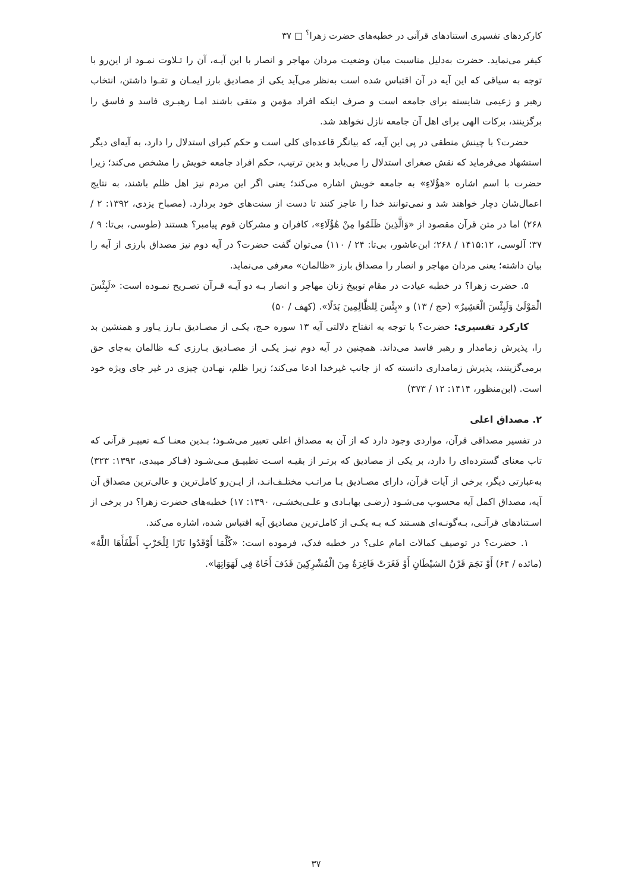کارکردهای تفسیری استنادهای قرآنی در خطبه‌های حضرت زهرا<sup>؟</sup> □ ۳۷
کیفر می‌نماید. حضرت به‌دلیل مناسبت میان وضعیت مردان مهاجر و انصار با این آیـه، آن را تـلاوت نمـود از این‌رو با توجه به سیاقی که این آیه در آن اقتباس شده است به‌نظر می‌آید یکی از مصادیق بارز ایمـان و تقـوا داشتن، انتخاب رهبر و زعیمی شایسته برای جامعه است و صرف اینکه افراد مؤمن و متقی باشند امـا رهبـری فاسد و فاسق را برگزینند، برکات الهی برای اهل آن جامعه نازل نخواهد شد.
حضرت؟ با چینش منطقی در پی این آیه، که بیانگر قاعده‌ای کلی است و حکم کبرای استدلال را دارد، به آیه‌ای دیگر استشهاد می‌فرماید که نقش صغرای استدلال را می‌یابد و بدین ترتیب، حکم افراد جامعه خویش را مشخص می‌کند؛ زیرا حضرت با اسم اشاره «هؤُلاءِ» به جامعه خویش اشاره می‌کند؛ یعنی اگر این مردم نیز اهل ظلم باشند، به نتایج اعمال‌شان دچار خواهند شد و نمی‌توانند خدا را عاجز کنند تا دست از سنت‌های خود بردارد. (مصباح یزدی، ۱۳۹۲: ۲ / ۲۶۸) اما در متن قرآن مقصود از «وَالَّذِینَ ظَلَمُوا مِنْ هَٰؤُلَاءِ»، کافران و مشرکان قوم پیامبر؟ هستند (طوسی، بی‌تا: ۹ / ۳۷؛ آلوسی، ۱۴۱۵:۱۲ / ۲۶۸؛ ابن‌عاشور، بی‌تا: ۲۴ / ۱۱۰) می‌توان گفت حضرت؟ در آیه دوم نیز مصداق بارزی از آیه را بیان داشته؛ یعنی مردان مهاجر و انصار را مصداق بارز «ظالمان» معرفی می‌نماید.
۵. حضرت زهرا؟ در خطبه عیادت در مقام توبیخ زنان مهاجر و انصار بـه دو آیـه قـرآن تصـریح نمـوده است: «لَبِئْسَ الْمَوْلَىٰ وَلَبِئْسَ الْعَشِيرُ» (حج / ۱۳) و «بِئْسَ لِلظَّالِمِينَ بَدَلًا». (کهف / ۵۰)
کارکرد تفسیری: حضرت؟ با توجه به انفتاح دلالتی آیه ۱۳ سوره حـج، یکـی از مصـادیق بـارز یـاور و همنشین بد را، پذیرش زمامدار و رهبر فاسد می‌داند. همچنین در آیه دوم نیـز یکـی از مصـادیق بـارزی کـه ظالمان به‌جای حق برمی‌گزینند، پذیرش زمامداری دانسته که از جانب غیرخدا ادعا می‌کند؛ زیرا ظلم، نهـادن چیزی در غیر جای ویژه خود است. (ابن‌منظور، ۱۴۱۴: ۱۲ / ۳۷۳)
۲. مصداق اعلی
در تفسیر مصداقی قرآن، مواردی وجود دارد که از آن به مصداق اعلی تعبیر می‌شـود؛ بـدین معنـا کـه تعبیـر قرآنی که تاب معنای گسترده‌ای را دارد، بر یکی از مصادیق که برتـر از بقیـه اسـت تطبیـق مـی‌شـود (فـاکر میبدی، ۱۳۹۳: ۳۲۳) به‌عبارتی دیگر، برخی از آیات قرآن، دارای مصـادیق بـا مراتـب مختلـف‌انـد، از ایـن‌رو کامل‌ترین و عالی‌ترین مصداق آن آیه، مصداق اکمل آیه محسوب می‌شـود (رضـی بهابـادی و علـی‌بخشـی، ۱۳۹۰: ۱۷) خطبه‌های حضرت زهرا؟ در برخی از اسـتنادهای قرآنـی، بـه‌گونـه‌ای هسـتند کـه بـه یکـی از کامل‌ترین مصادیق آیه اقتباس شده، اشاره می‌کند.
۱. حضرت؟ در توصیف کمالات امام علی؟ در خطبه فدک، فرموده است: «كُلَّمَا أَوْقَدُوا نَارًا لِلْحَرْبِ أَطْفَأَهَا اللَّهُ» (مائده / ۶۴) أَوْ نَجَمَ قَرْنُ الشيْطَانِ أَوْ فَغَرَتْ فَاغِرَةٌ مِنَ الْمُشْرِكِينَ قَذَفَ أَخَاهُ فِي لَهَوَاتِهَا».
۳۷